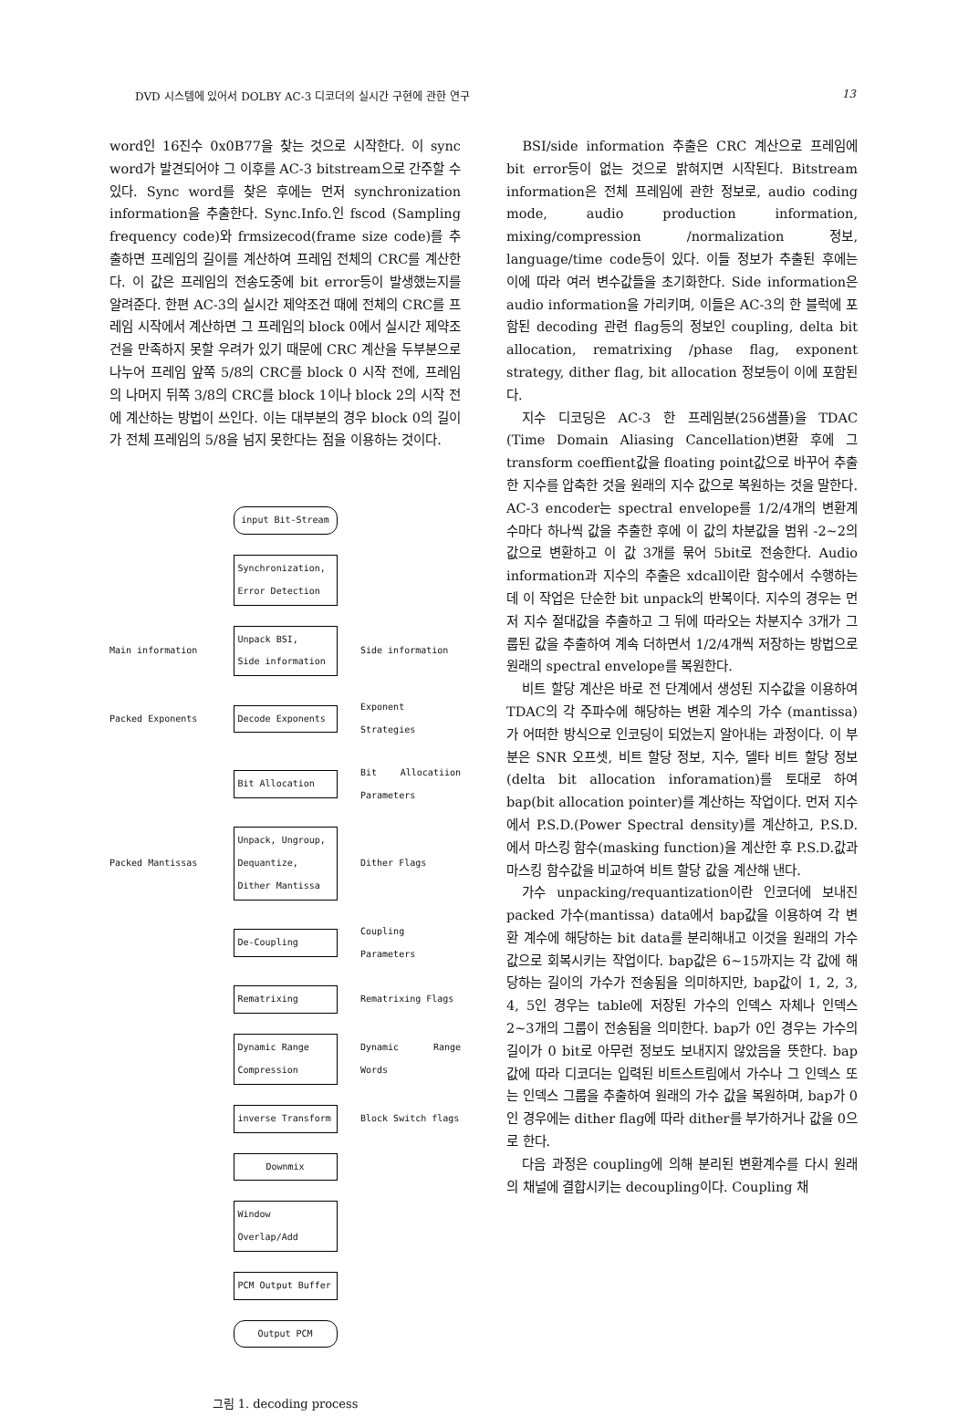DVD 시스템에 있어서 DOLBY AC-3 디코더의 실시간 구현에 관한 연구 13
word인 16진수 0x0B77을 찾는 것으로 시작한다. 이 sync word가 발견되어야 그 이후를 AC-3 bitstream으로 간주할 수 있다. Sync word를 찾은 후에는 먼저 synchronization information을 추출한다. Sync.Info.인 fscod (Sampling frequency code)와 frmsizecod(frame size code)를 추출하면 프레임의 길이를 계산하여 프레임 전체의 CRC를 계산한다. 이 값은 프레임의 전송도중에 bit error등이 발생했는지를 알려준다. 한편 AC-3의 실시간 제약조건 때에 전체의 CRC를 프레임 시작에서 계산하면 그 프레임의 block 0에서 실시간 제약조건을 만족하지 못할 우려가 있기 때문에 CRC 계산을 두부분으로 나누어 프레임 앞쪽 5/8의 CRC를 block 0 시작 전에, 프레임의 나머지 뒤쪽 3/8의 CRC를 block 1이나 block 2의 시작 전에 계산하는 방법이 쓰인다. 이는 대부분의 경우 block 0의 길이가 전체 프레임의 5/8을 넘지 못한다는 점을 이용하는 것이다.
input Bit-Stream
Synchronization,
Error Detection
Main information
Unpack BSI,
Side information
Side information
Packed Exponents Decode Exponents
Exponent Strategies
Bit Allocation
Bit Allocatiion Parameters
Packed Mantissas
Unpack, Ungroup, Dequantize, Dither Mantissa
Dither Flags
De-Coupling
Coupling Parameters
Rematrixing Rematrixing Flags
Dynamic Range Compression
Dynamic Range Words
inverse Transform Block Switch flags
Downmix
Window
Overlap/Add
PCM Output Buffer
Output PCM
그림 1. decoding process
BSI/side information 추출은 CRC 계산으로 프레임에 bit error등이 없는 것으로 밝혀지면 시작된다. Bitstream information은 전체 프레임에 관한 정보로, audio coding mode, audio production information, mixing/compression /normalization 정보, language/time code등이 있다. 이들 정보가 추출된 후에는 이에 따라 여러 변수값들을 초기화한다. Side information은 audio information을 가리키며, 이들은 AC-3의 한 블럭에 포함된 decoding 관련 flag등의 정보인 coupling, delta bit allocation, rematrixing /phase flag, exponent strategy, dither flag, bit allocation 정보등이 이에 포함된다.
지수 디코딩은 AC-3 한 프레임분(256샘플)을 TDAC (Time Domain Aliasing Cancellation)변환 후에 그 transform coeffient값을 floating point값으로 바꾸어 추출한 지수를 압축한 것을 원래의 지수 값으로 복원하는 것을 말한다. AC-3 encoder는 spectral envelope를 1/2/4개의 변환계수마다 하나씩 값을 추출한 후에 이 값의 차분값을 범위 -2~2의 값으로 변환하고 이 값 3개를 묶어 5bit로 전송한다. Audio information과 지수의 추출은 xdcall이란 함수에서 수행하는데 이 작업은 단순한 bit unpack의 반복이다. 지수의 경우는 먼저 지수 절대값을 추출하고 그 뒤에 따라오는 차분지수 3개가 그룹된 값을 추출하여 계속 더하면서 1/2/4개씩 저장하는 방법으로 원래의 spectral envelope를 복원한다.
비트 할당 계산은 바로 전 단계에서 생성된 지수값을 이용하여 TDAC의 각 주파수에 해당하는 변환 계수의 가수 (mantissa)가 어떠한 방식으로 인코딩이 되었는지 알아내는 과정이다. 이 부분은 SNR 오프셋, 비트 할당 정보, 지수, 델타 비트 할당 정보(delta bit allocation inforamation)를 토대로 하여 bap(bit allocation pointer)를 계산하는 작업이다. 먼저 지수에서 P.S.D.(Power Spectral density)를 계산하고, P.S.D.에서 마스킹 함수(masking function)을 계산한 후 P.S.D.값과 마스킹 함수값을 비교하여 비트 할당 값을 계산해 낸다.
가수 unpacking/requantization이란 인코더에 보내진 packed 가수(mantissa) data에서 bap값을 이용하여 각 변환 계수에 해당하는 bit data를 분리해내고 이것을 원래의 가수 값으로 회복시키는 작업이다. bap값은 6~15까지는 각 값에 해당하는 길이의 가수가 전송됨을 의미하지만, bap값이 1, 2, 3, 4, 5인 경우는 table에 저장된 가수의 인덱스 자체나 인덱스 2~3개의 그룹이 전송됨을 의미한다. bap가 0인 경우는 가수의 길이가 0 bit로 아무런 정보도 보내지지 않았음을 뜻한다. bap 값에 따라 디코더는 입력된 비트스트림에서 가수나 그 인덱스 또는 인덱스 그룹을 추출하여 원래의 가수 값을 복원하며, bap가 0인 경우에는 dither flag에 따라 dither를 부가하거나 값을 0으로 한다.
다음 과정은 coupling에 의해 분리된 변환계수를 다시 원래의 채널에 결합시키는 decoupling이다. Coupling 채